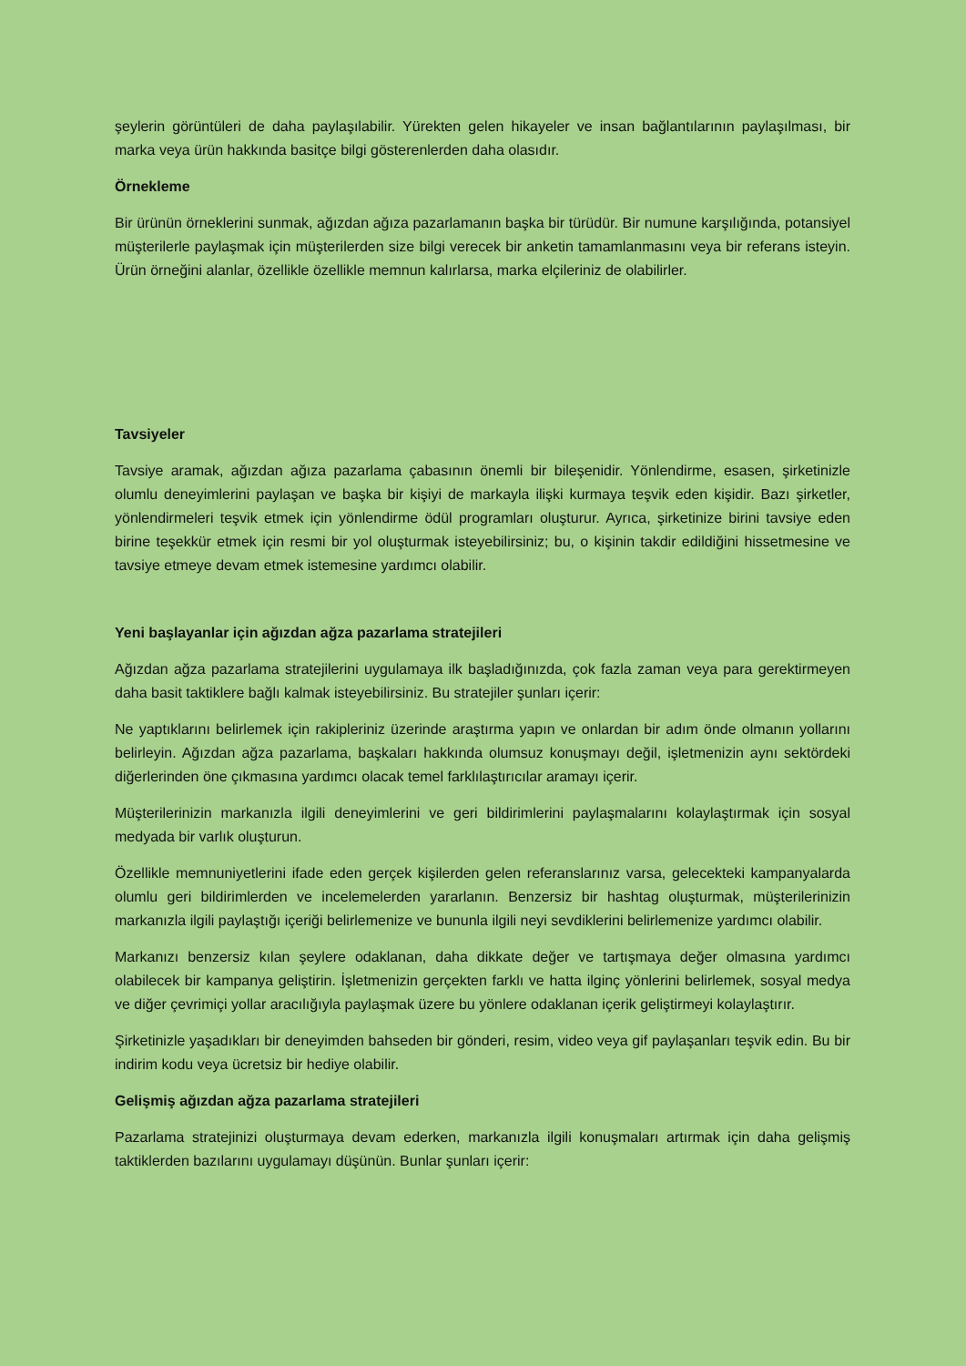şeylerin görüntüleri de daha paylaşılabilir. Yürekten gelen hikayeler ve insan bağlantılarının paylaşılması, bir marka veya ürün hakkında basitçe bilgi gösterenlerden daha olasıdır.
Örnekleme
Bir ürünün örneklerini sunmak, ağızdan ağıza pazarlamanın başka bir türüdür. Bir numune karşılığında, potansiyel müşterilerle paylaşmak için müşterilerden size bilgi verecek bir anketin tamamlanmasını veya bir referans isteyin. Ürün örneğini alanlar, özellikle özellikle memnun kalırlarsa, marka elçileriniz de olabilirler.
Tavsiyeler
Tavsiye aramak, ağızdan ağıza pazarlama çabasının önemli bir bileşenidir. Yönlendirme, esasen, şirketinizle olumlu deneyimlerini paylaşan ve başka bir kişiyi de markayla ilişki kurmaya teşvik eden kişidir. Bazı şirketler, yönlendirmeleri teşvik etmek için yönlendirme ödül programları oluşturur. Ayrıca, şirketinize birini tavsiye eden birine teşekkür etmek için resmi bir yol oluşturmak isteyebilirsiniz; bu, o kişinin takdir edildiğini hissetmesine ve tavsiye etmeye devam etmek istemesine yardımcı olabilir.
Yeni başlayanlar için ağızdan ağza pazarlama stratejileri
Ağızdan ağza pazarlama stratejilerini uygulamaya ilk başladığınızda, çok fazla zaman veya para gerektirmeyen daha basit taktiklere bağlı kalmak isteyebilirsiniz. Bu stratejiler şunları içerir:
Ne yaptıklarını belirlemek için rakipleriniz üzerinde araştırma yapın ve onlardan bir adım önde olmanın yollarını belirleyin. Ağızdan ağza pazarlama, başkaları hakkında olumsuz konuşmayı değil, işletmenizin aynı sektördeki diğerlerinden öne çıkmasına yardımcı olacak temel farklılaştırıcılar aramayı içerir.
Müşterilerinizin markanızla ilgili deneyimlerini ve geri bildirimlerini paylaşmalarını kolaylaştırmak için sosyal medyada bir varlık oluşturun.
Özellikle memnuniyetlerini ifade eden gerçek kişilerden gelen referanslarınız varsa, gelecekteki kampanyalarda olumlu geri bildirimlerden ve incelemelerden yararlanın. Benzersiz bir hashtag oluşturmak, müşterilerinizin markanızla ilgili paylaştığı içeriği belirlemenize ve bununla ilgili neyi sevdiklerini belirlemenize yardımcı olabilir.
Markanızı benzersiz kılan şeylere odaklanan, daha dikkate değer ve tartışmaya değer olmasına yardımcı olabilecek bir kampanya geliştirin. İşletmenizin gerçekten farklı ve hatta ilginç yönlerini belirlemek, sosyal medya ve diğer çevrimiçi yollar aracılığıyla paylaşmak üzere bu yönlere odaklanan içerik geliştirmeyi kolaylaştırır.
Şirketinizle yaşadıkları bir deneyimden bahseden bir gönderi, resim, video veya gif paylaşanları teşvik edin. Bu bir indirim kodu veya ücretsiz bir hediye olabilir.
Gelişmiş ağızdan ağza pazarlama stratejileri
Pazarlama stratejinizi oluşturmaya devam ederken, markanızla ilgili konuşmaları artırmak için daha gelişmiş taktiklerden bazılarını uygulamayı düşünün. Bunlar şunları içerir: